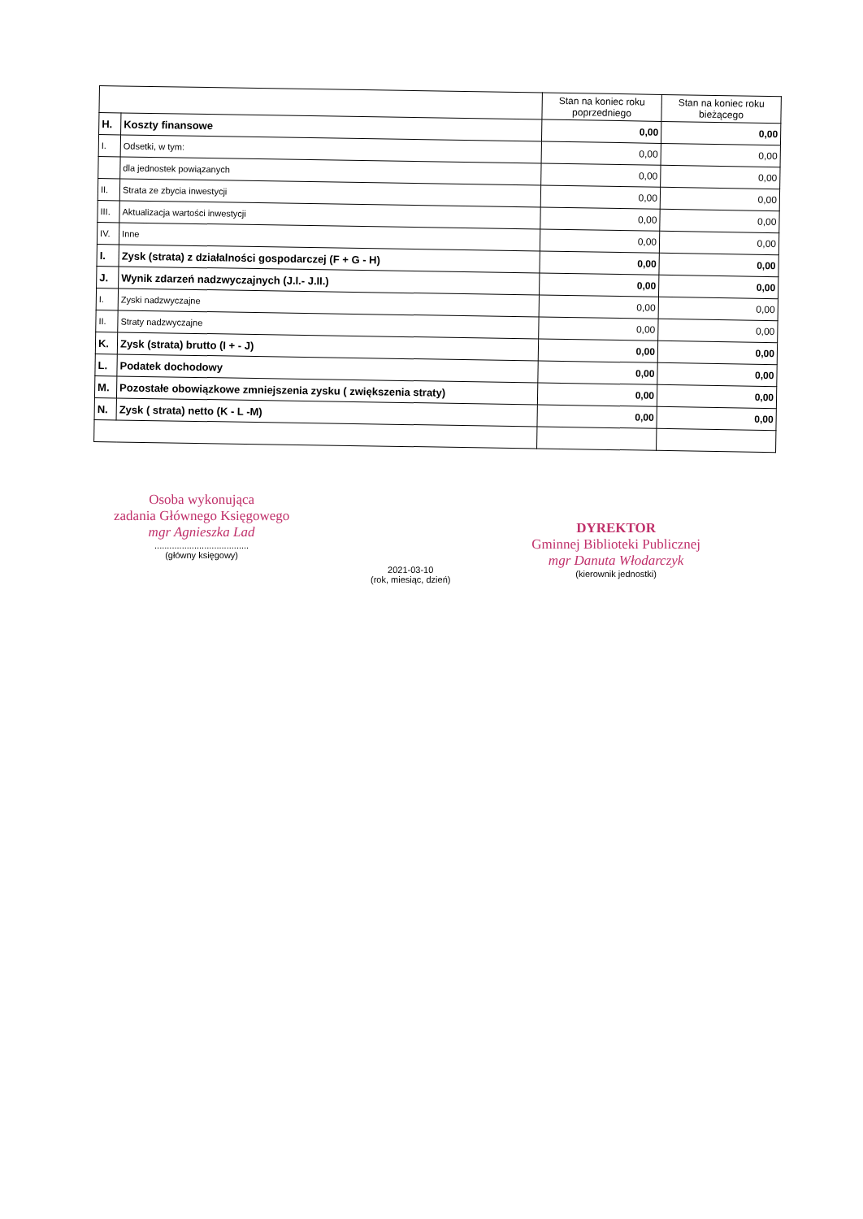| | | Stan na koniec roku poprzedniego | Stan na koniec roku bieżącego |
| --- | --- | --- | --- |
| H. | Koszty finansowe | 0,00 | 0,00 |
| I. | Odsetki, w tym: | 0,00 | 0,00 |
| | dla jednostek powiązanych | 0,00 | 0,00 |
| II. | Strata ze zbycia inwestycji | 0,00 | 0,00 |
| III. | Aktualizacja wartości inwestycji | 0,00 | 0,00 |
| IV. | Inne | 0,00 | 0,00 |
| I. | Zysk (strata) z działalności gospodarczej (F + G - H) | 0,00 | 0,00 |
| J. | Wynik zdarzeń nadzwyczajnych (J.I.- J.II.) | 0,00 | 0,00 |
| I. | Zyski nadzwyczajne | 0,00 | 0,00 |
| II. | Straty nadzwyczajne | 0,00 | 0,00 |
| K. | Zysk (strata) brutto (I + - J) | 0,00 | 0,00 |
| L. | Podatek dochodowy | 0,00 | 0,00 |
| M. | Pozostałe obowiązkowe zmniejszenia zysku ( zwiększenia straty) | 0,00 | 0,00 |
| N. | Zysk ( strata) netto (K - L -M) | 0,00 | 0,00 |
Osoba wykonująca
zadania Głównego Księgowego
mgr Agnieszka Lad
......................................
(główny księgowy)
2021-03-10
(rok, miesiąc, dzień)
DYREKTOR
Gminnej Biblioteki Publicznej
mgr Danuta Włodarczyk
(kierownik jednostki)